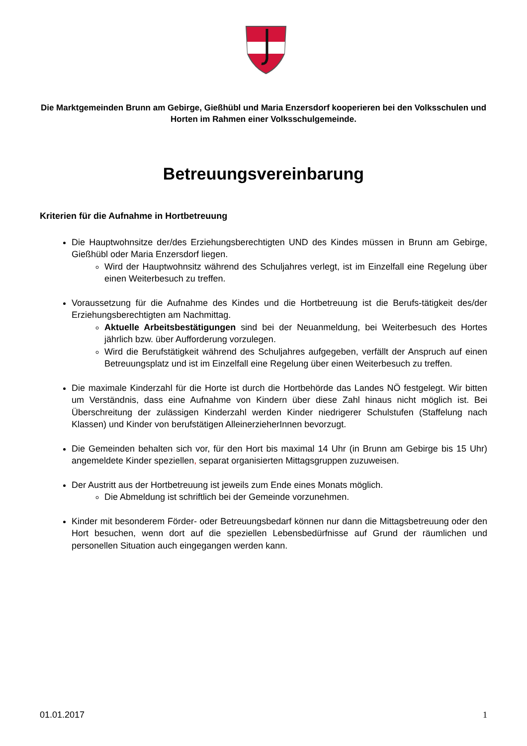Die Marktgemeinden Brunn am Gebirge, Gießhübl und Maria Enzersdorf kooperieren bei den Volksschulen und Horten im Rahmen einer Volksschulgemeinde.
Betreuungsvereinbarung
Kriterien für die Aufnahme in Hortbetreuung
Die Hauptwohnsitze der/des Erziehungsberechtigten UND des Kindes müssen in Brunn am Gebirge, Gießhübl oder Maria Enzersdorf liegen.
Wird der Hauptwohnsitz während des Schuljahres verlegt, ist im Einzelfall eine Regelung über einen Weiterbesuch zu treffen.
Voraussetzung für die Aufnahme des Kindes und die Hortbetreuung ist die Berufs-tätigkeit des/der Erziehungsberechtigten am Nachmittag.
Aktuelle Arbeitsbestätigungen sind bei der Neuanmeldung, bei Weiterbesuch des Hortes jährlich bzw. über Aufforderung vorzulegen.
Wird die Berufstätigkeit während des Schuljahres aufgegeben, verfällt der Anspruch auf einen Betreuungsplatz und ist im Einzelfall eine Regelung über einen Weiterbesuch zu treffen.
Die maximale Kinderzahl für die Horte ist durch die Hortbehörde das Landes NÖ festgelegt. Wir bitten um Verständnis, dass eine Aufnahme von Kindern über diese Zahl hinaus nicht möglich ist. Bei Überschreitung der zulässigen Kinderzahl werden Kinder niedrigerer Schulstufen (Staffelung nach Klassen) und Kinder von berufstätigen AlleinerzieherInnen bevorzugt.
Die Gemeinden behalten sich vor, für den Hort bis maximal 14 Uhr (in Brunn am Gebirge bis 15 Uhr) angemeldete Kinder speziellen, separat organisierten Mittagsgruppen zuzuweisen.
Der Austritt aus der Hortbetreuung ist jeweils zum Ende eines Monats möglich.
Die Abmeldung ist schriftlich bei der Gemeinde vorzunehmen.
Kinder mit besonderem Förder- oder Betreuungsbedarf können nur dann die Mittagsbetreuung oder den Hort besuchen, wenn dort auf die speziellen Lebensbedürfnisse auf Grund der räumlichen und personellen Situation auch eingegangen werden kann.
01.01.2017 1